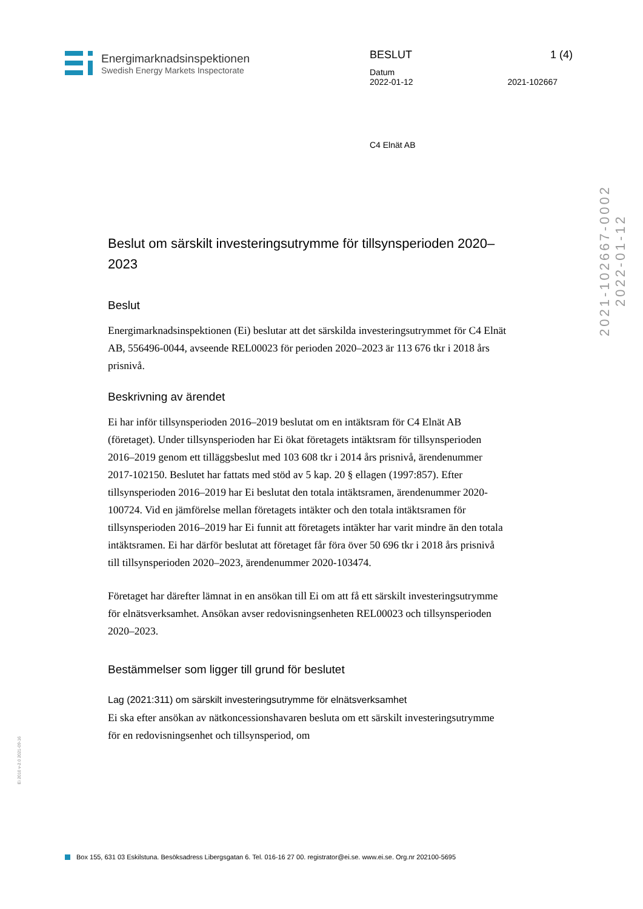Energimarknadsinspektionen
Swedish Energy Markets Inspectorate
BESLUT 1 (4)
Datum
2022-01-12 2021-102667
C4 Elnät AB
2021-102667-0002
2022-01-12
Ei 2010 v-2.0 2021-09-16
Beslut om särskilt investeringsutrymme för tillsynsperioden 2020–2023
Beslut
Energimarknadsinspektionen (Ei) beslutar att det särskilda investeringsutrymmet för C4 Elnät AB, 556496-0044, avseende REL00023 för perioden 2020–2023 är 113 676 tkr i 2018 års prisnivå.
Beskrivning av ärendet
Ei har inför tillsynsperioden 2016–2019 beslutat om en intäktsram för C4 Elnät AB (företaget). Under tillsynsperioden har Ei ökat företagets intäktsram för tillsynsperioden 2016–2019 genom ett tilläggsbeslut med 103 608 tkr i 2014 års prisnivå, ärendenummer 2017-102150. Beslutet har fattats med stöd av 5 kap. 20 § ellagen (1997:857). Efter tillsynsperioden 2016–2019 har Ei beslutat den totala intäktsramen, ärendenummer 2020-100724. Vid en jämförelse mellan företagets intäkter och den totala intäktsramen för tillsynsperioden 2016–2019 har Ei funnit att företagets intäkter har varit mindre än den totala intäktsramen. Ei har därför beslutat att företaget får föra över 50 696 tkr i 2018 års prisnivå till tillsynsperioden 2020–2023, ärendenummer 2020-103474.
Företaget har därefter lämnat in en ansökan till Ei om att få ett särskilt investeringsutrymme för elnätsverksamhet. Ansökan avser redovisningsenheten REL00023 och tillsynsperioden 2020–2023.
Bestämmelser som ligger till grund för beslutet
Lag (2021:311) om särskilt investeringsutrymme för elnätsverksamhet
Ei ska efter ansökan av nätkoncessionshavaren besluta om ett särskilt investeringsutrymme för en redovisningsenhet och tillsynsperiod, om
Box 155, 631 03 Eskilstuna. Besöksadress Libergsgatan 6. Tel. 016-16 27 00. registrator@ei.se. www.ei.se. Org.nr 202100-5695